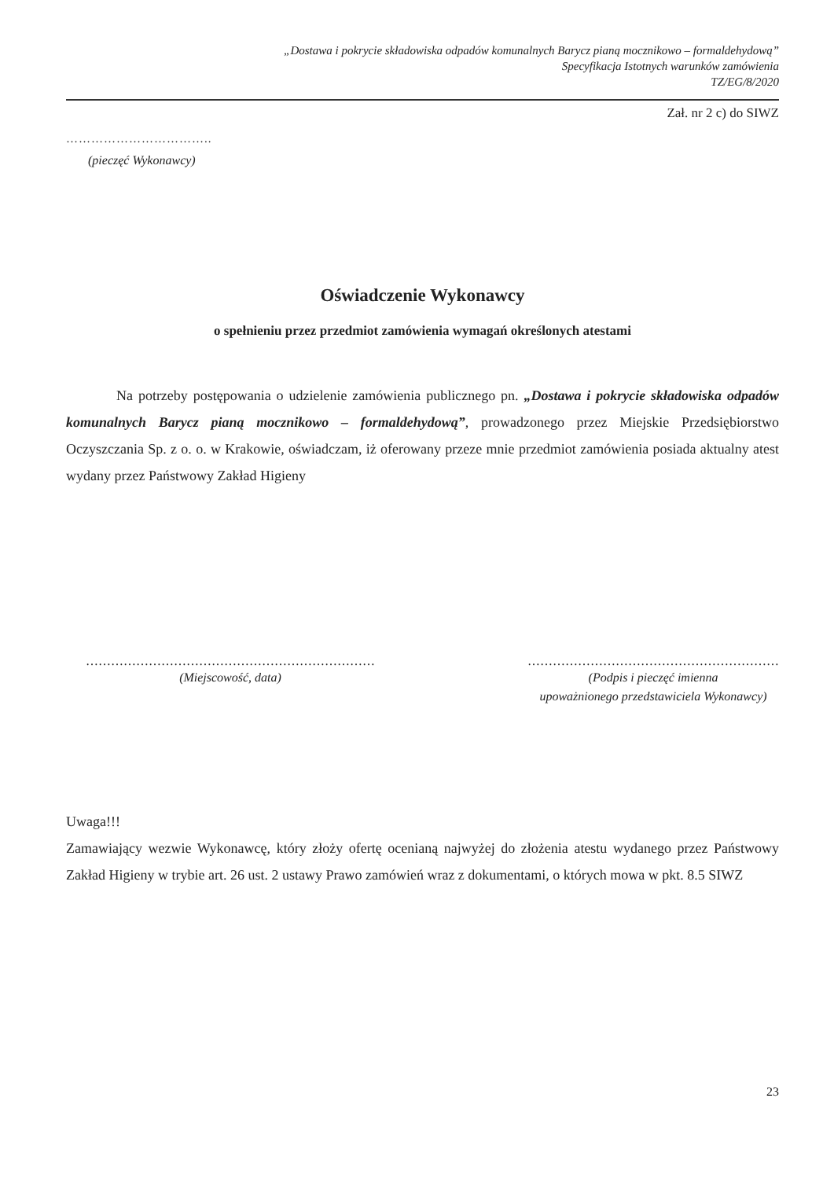„Dostawa i pokrycie składowiska odpadów komunalnych Barycz pianą mocznikowo – formaldehydową”
Specyfikacja Istotnych warunków zamówienia
TZ/EG/8/2020
Zał. nr 2 c) do SIWZ
……………………………..
(pieczęć Wykonawcy)
Oświadczenie Wykonawcy
o spełnieniu przez przedmiot zamówienia wymagań określonych atestami
Na potrzeby postępowania o udzielenie zamówienia publicznego pn. „Dostawa i pokrycie składowiska odpadów komunalnych Barycz pianą mocznikowo – formaldehydową”, prowadzonego przez Miejskie Przedsiębiorstwo Oczyszczania Sp. z o. o. w Krakowie, oświadczam, iż oferowany przeze mnie przedmiot zamówienia posiada aktualny atest wydany przez Państwowy Zakład Higieny
……………………………………………………………
(Miejscowość, data)
……………………………………………………
(Podpis i pieczęć imienna
upoważnionego przedstawiciela Wykonawcy)
Uwaga!!!
Zamawiający wezwie Wykonawcę, który złoży ofertę ocenianą najwyżej do złożenia atestu wydanego przez Państwowy Zakład Higieny w trybie art. 26 ust. 2 ustawy Prawo zamówień wraz z dokumentami, o których mowa w pkt. 8.5 SIWZ
23